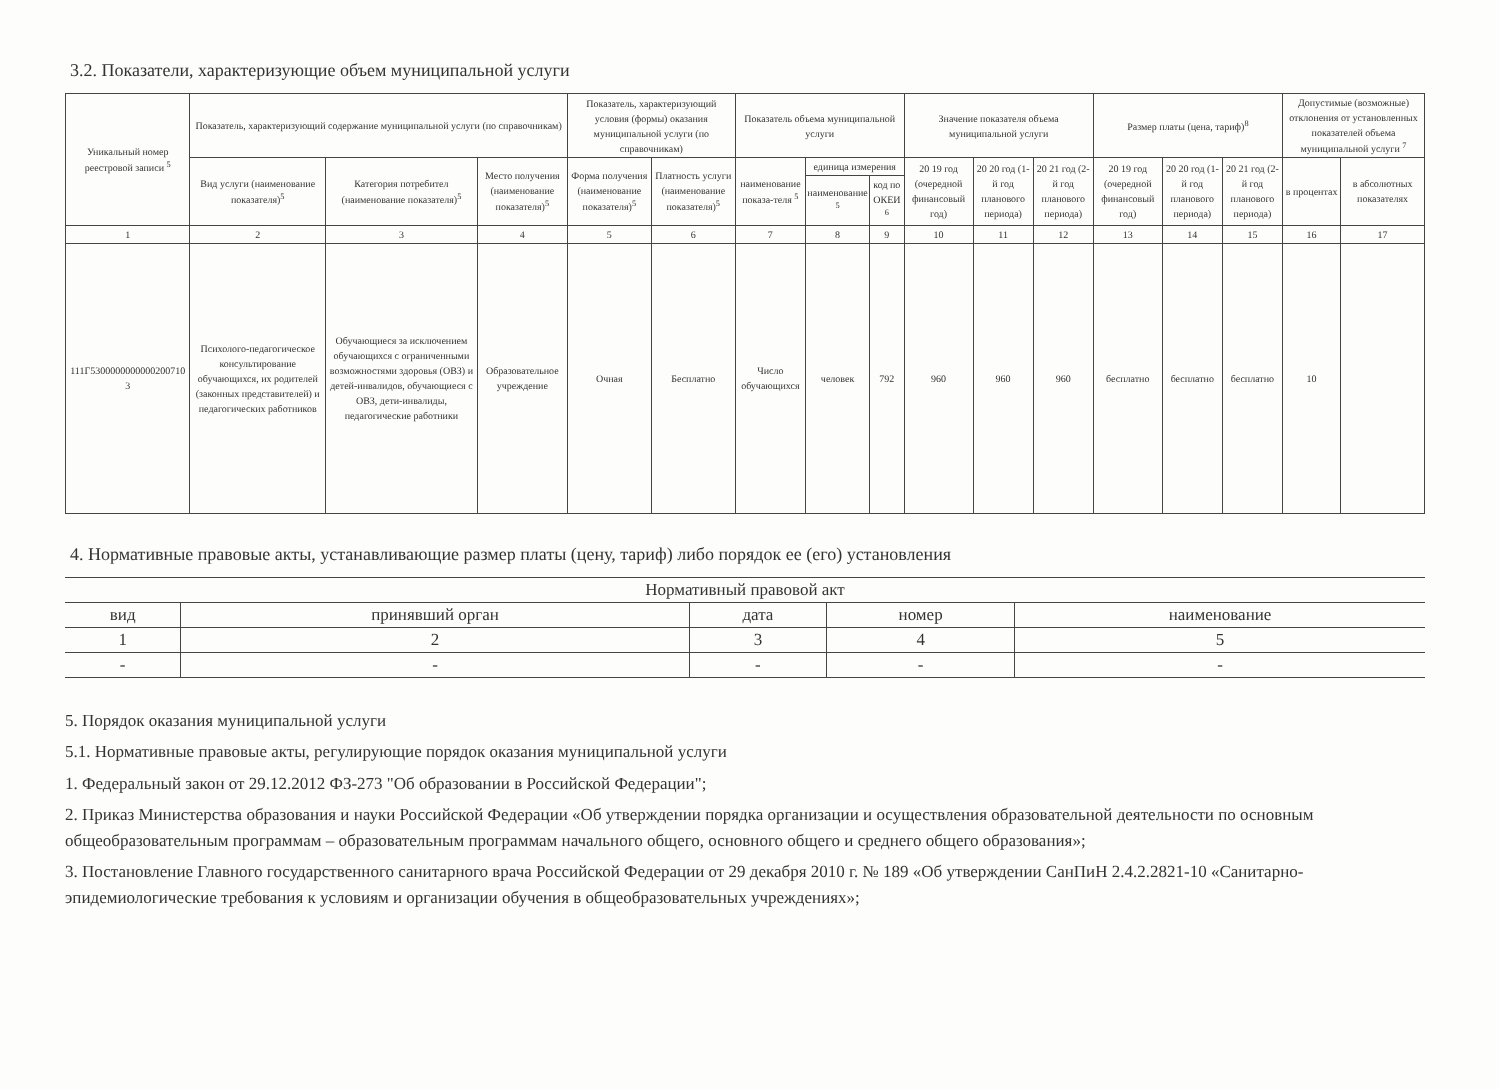3.2. Показатели, характеризующие объем муниципальной услуги
| Уникальный номер реестровой записи <sup>5</sup> | Показатель, характеризующий содержание муниципальной услуги (по справочникам) | | | Показатель, характеризующий условия (формы) оказания муниципальной услуги (по справочникам) | | Показатель объема муниципальной услуги | | | Значение показателя объема муниципальной услуги | | | Размер платы (цена, тариф)<sup>8</sup> | | | Допустимые (возможные) отклонения от установленных показателей объема муниципальной услуги <sup>7</sup> | |
| --- | --- | --- | --- | --- | --- | --- | --- | --- | --- | --- | --- | --- | --- | --- | --- | --- |
| | Вид услуги (наименование показателя)<sup>5</sup> | Категория потребител (наименование показателя)<sup>5</sup> | Место получения (наименование показателя)<sup>5</sup> | Форма получения (наименование показателя)<sup>5</sup> | Платность услуги (наименование показателя)<sup>5</sup> | наименование показа-теля <sup>5</sup> | единица измерения | | 20 19 год (очередной финансовый год) | 20 20 год (1-й год планового периода) | 20 21 год (2-й год планового периода) | 20 19 год (очередной финансовый год) | 20 20 год (1-й год планового периода) | 20 21 год (2-й год планового периода) | в процентах | в абсолютных показателях |
| | | | | | | | наименование <sup>5</sup> | код по ОКЕИ <sup>6</sup> | | | | | | | | |
| 1 | 2 | 3 | 4 | 5 | 6 | 7 | 8 | 9 | 10 | 11 | 12 | 13 | 14 | 15 | 16 | 17 |
| 111Г5300000000000200710 3 | Психолого-педагогическое консультирование обучающихся, их родителей (законных представителей) и педагогических работников | Обучающиеся за исключением обучающихся с ограниченными возможностями здоровья (ОВЗ) и детей-инвалидов, обучающиеся с ОВЗ, дети-инвалиды, педагогические работники | Образовательное учреждение | Очная | Бесплатно | Число обучающихся | человек | 792 | 960 | 960 | 960 | бесплатно | бесплатно | бесплатно | 10 | |
4. Нормативные правовые акты, устанавливающие размер платы (цену, тариф) либо порядок ее (его) установления
| Нормативный правовой акт | | | | |
| --- | --- | --- | --- | --- |
| вид | принявший орган | дата | номер | наименование |
| 1 | 2 | 3 | 4 | 5 |
| - | - | - | - | - |
5. Порядок оказания муниципальной услуги
5.1. Нормативные правовые акты, регулирующие порядок оказания муниципальной услуги
1. Федеральный закон от 29.12.2012 ФЗ-273 "Об образовании в Российской Федерации";
2. Приказ Министерства образования и науки Российской Федерации «Об утверждении порядка организации и осуществления образовательной деятельности по основным общеобразовательным программам – образовательным программам начального общего, основного общего и среднего общего образования»;
3. Постановление Главного государственного санитарного врача Российской Федерации от 29 декабря 2010 г. № 189 «Об утверждении СанПиН 2.4.2.2821-10 «Санитарно-эпидемиологические требования к условиям и организации обучения в общеобразовательных учреждениях»;